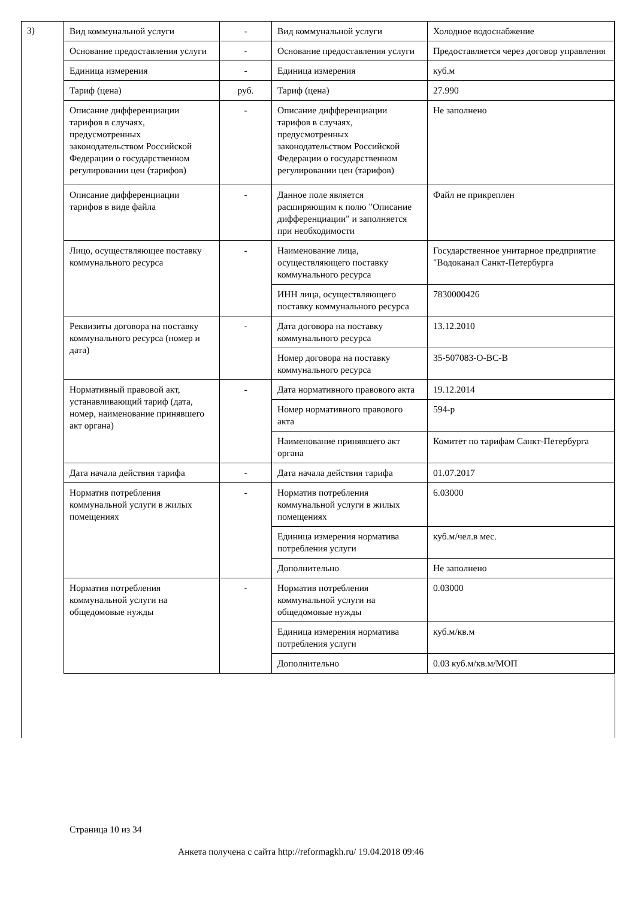3)
| Вид коммунальной услуги | - | Вид коммунальной услуги | Холодное водоснабжение |
| Основание предоставления услуги | - | Основание предоставления услуги | Предоставляется через договор управления |
| Единица измерения | - | Единица измерения | куб.м |
| Тариф (цена) | руб. | Тариф (цена) | 27.990 |
| Описание дифференциации тарифов в случаях, предусмотренных законодательством Российской Федерации о государственном регулировании цен (тарифов) | - | Описание дифференциации тарифов в случаях, предусмотренных законодательством Российской Федерации о государственном регулировании цен (тарифов) | Не заполнено |
| Описание дифференциации тарифов в виде файла | - | Данное поле является расширяющим к полю "Описание дифференциации" и заполняется при необходимости | Файл не прикреплен |
| Лицо, осуществляющее поставку коммунального ресурса | - | Наименование лица, осуществляющего поставку коммунального ресурса | Государственное унитарное предприятие "Водоканал Санкт-Петербурга |
| | | ИНН лица, осуществляющего поставку коммунального ресурса | 7830000426 |
| Реквизиты договора на поставку коммунального ресурса (номер и дата) | - | Дата договора на поставку коммунального ресурса | 13.12.2010 |
| | | Номер договора на поставку коммунального ресурса | 35-507083-О-ВС-В |
| Нормативный правовой акт, устанавливающий тариф (дата, номер, наименование принявшего акт органа) | - | Дата нормативного правового акта | 19.12.2014 |
| | | Номер нормативного правового акта | 594-р |
| | | Наименование принявшего акт органа | Комитет по тарифам Санкт-Петербурга |
| Дата начала действия тарифа | - | Дата начала действия тарифа | 01.07.2017 |
| Норматив потребления коммунальной услуги в жилых помещениях | - | Норматив потребления коммунальной услуги в жилых помещениях | 6.03000 |
| | | Единица измерения норматива потребления услуги | куб.м/чел.в мес. |
| | | Дополнительно | Не заполнено |
| Норматив потребления коммунальной услуги на общедомовые нужды | - | Норматив потребления коммунальной услуги на общедомовые нужды | 0.03000 |
| | | Единица измерения норматива потребления услуги | куб.м/кв.м |
| | | Дополнительно | 0.03 куб.м/кв.м/МОП |
Страница 10 из 34
Анкета получена с сайта http://reformagkh.ru/ 19.04.2018 09:46